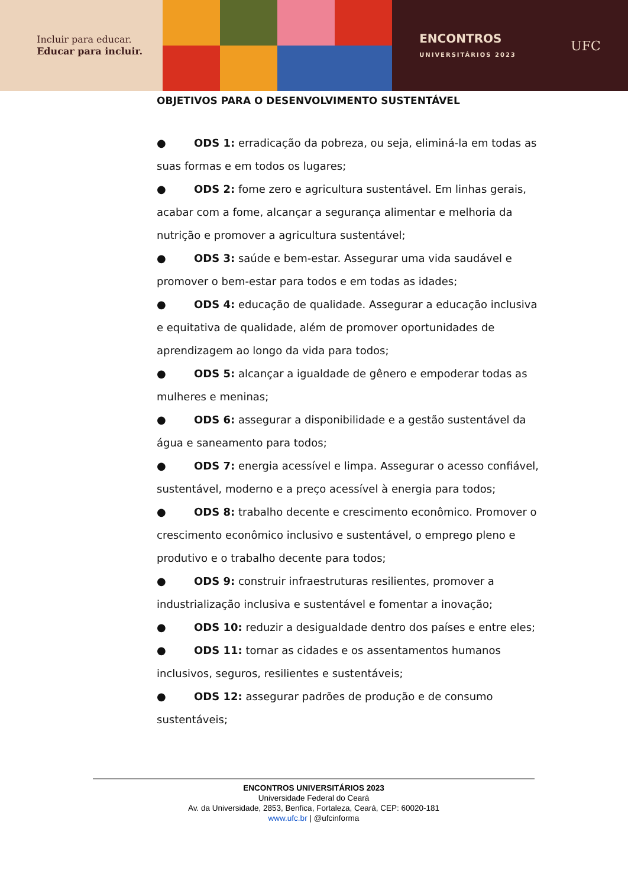Incluir para educar.
Educar para incluir.
ENCONTROS
UNIVERSITÁRIOS 2023
UFC
OBJETIVOS PARA O DESENVOLVIMENTO SUSTENTÁVEL
● ODS 1: erradicação da pobreza, ou seja, eliminá-la em todas as suas formas e em todos os lugares;
● ODS 2: fome zero e agricultura sustentável. Em linhas gerais, acabar com a fome, alcançar a segurança alimentar e melhoria da nutrição e promover a agricultura sustentável;
● ODS 3: saúde e bem-estar. Assegurar uma vida saudável e promover o bem-estar para todos e em todas as idades;
● ODS 4: educação de qualidade. Assegurar a educação inclusiva e equitativa de qualidade, além de promover oportunidades de aprendizagem ao longo da vida para todos;
● ODS 5: alcançar a igualdade de gênero e empoderar todas as mulheres e meninas;
● ODS 6: assegurar a disponibilidade e a gestão sustentável da água e saneamento para todos;
● ODS 7: energia acessível e limpa. Assegurar o acesso confiável, sustentável, moderno e a preço acessível à energia para todos;
● ODS 8: trabalho decente e crescimento econômico. Promover o crescimento econômico inclusivo e sustentável, o emprego pleno e produtivo e o trabalho decente para todos;
● ODS 9: construir infraestruturas resilientes, promover a industrialização inclusiva e sustentável e fomentar a inovação;
● ODS 10: reduzir a desigualdade dentro dos países e entre eles;
● ODS 11: tornar as cidades e os assentamentos humanos inclusivos, seguros, resilientes e sustentáveis;
● ODS 12: assegurar padrões de produção e de consumo sustentáveis;
ENCONTROS UNIVERSITÁRIOS 2023
Universidade Federal do Ceará
Av. da Universidade, 2853, Benfica, Fortaleza, Ceará, CEP: 60020-181
www.ufc.br | @ufcinforma